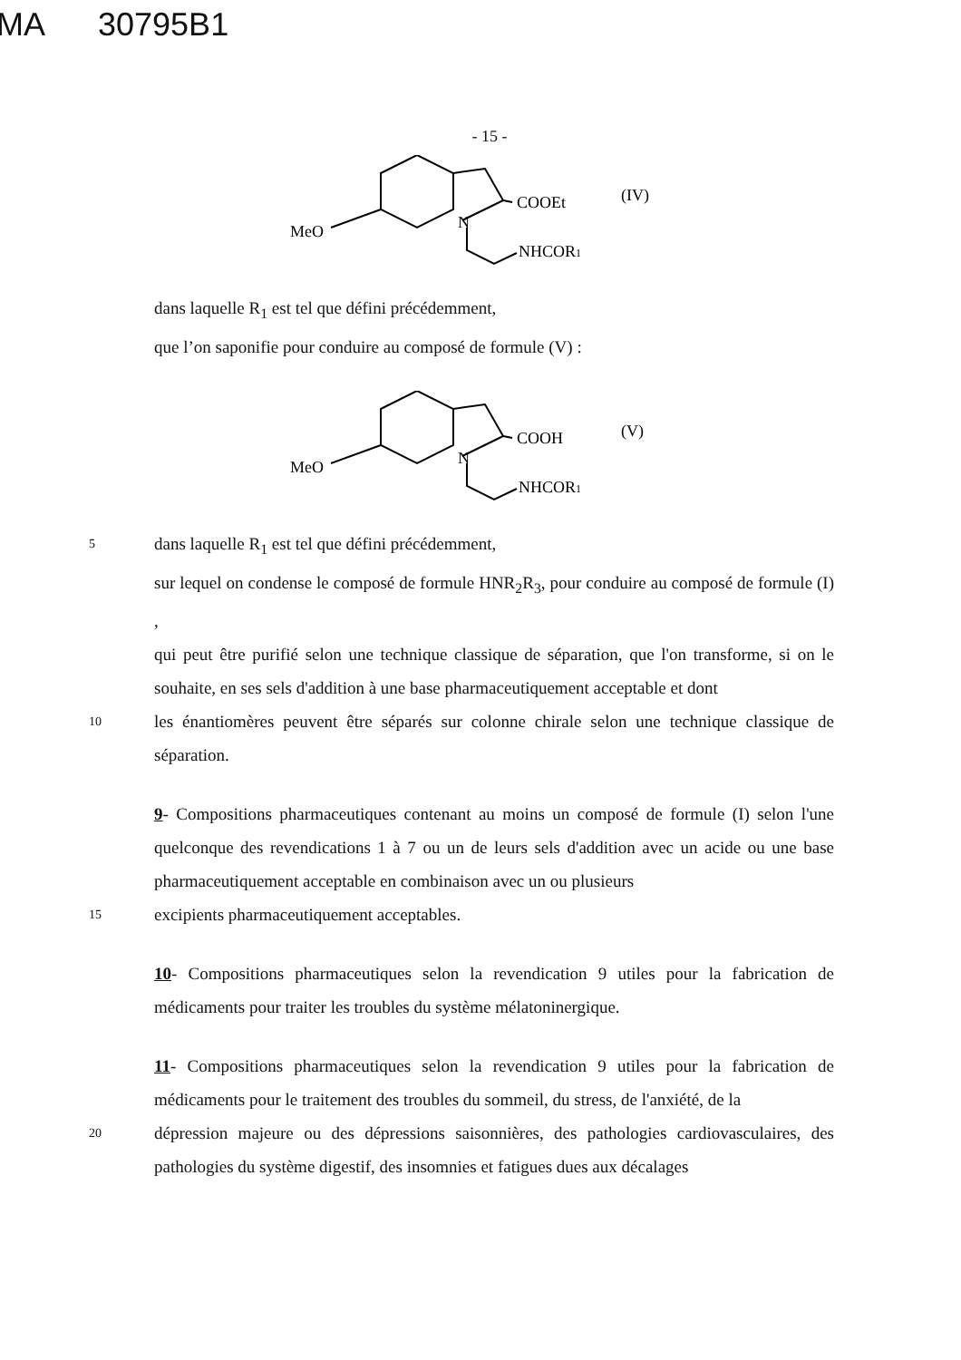MA 30795B1
- 15 -
COOEt
(IV)
MeO
N
NHCOR1
dans laquelle R<sub>1</sub> est tel que défini précédemment,
que l’on saponifie pour conduire au composé de formule (V) :
COOH
(V)
MeO
N
NHCOR1
5
dans laquelle R<sub>1</sub> est tel que défini précédemment,
sur lequel on condense le composé de formule HNR<sub>2</sub>R<sub>3</sub>, pour conduire au composé de formule (I) ,
qui peut être purifié selon une technique classique de séparation, que l'on transforme, si on le souhaite, en ses sels d'addition à une base pharmaceutiquement acceptable et dont
10
les énantiomères peuvent être séparés sur colonne chirale selon une technique classique de séparation.
9- Compositions pharmaceutiques contenant au moins un composé de formule (I) selon l'une quelconque des revendications 1 à 7 ou un de leurs sels d'addition avec un acide ou une base pharmaceutiquement acceptable en combinaison avec un ou plusieurs
15
excipients pharmaceutiquement acceptables.
10- Compositions pharmaceutiques selon la revendication 9 utiles pour la fabrication de médicaments pour traiter les troubles du système mélatoninergique.
11- Compositions pharmaceutiques selon la revendication 9 utiles pour la fabrication de médicaments pour le traitement des troubles du sommeil, du stress, de l'anxiété, de la
20
dépression majeure ou des dépressions saisonnières, des pathologies cardiovasculaires, des pathologies du système digestif, des insomnies et fatigues dues aux décalages